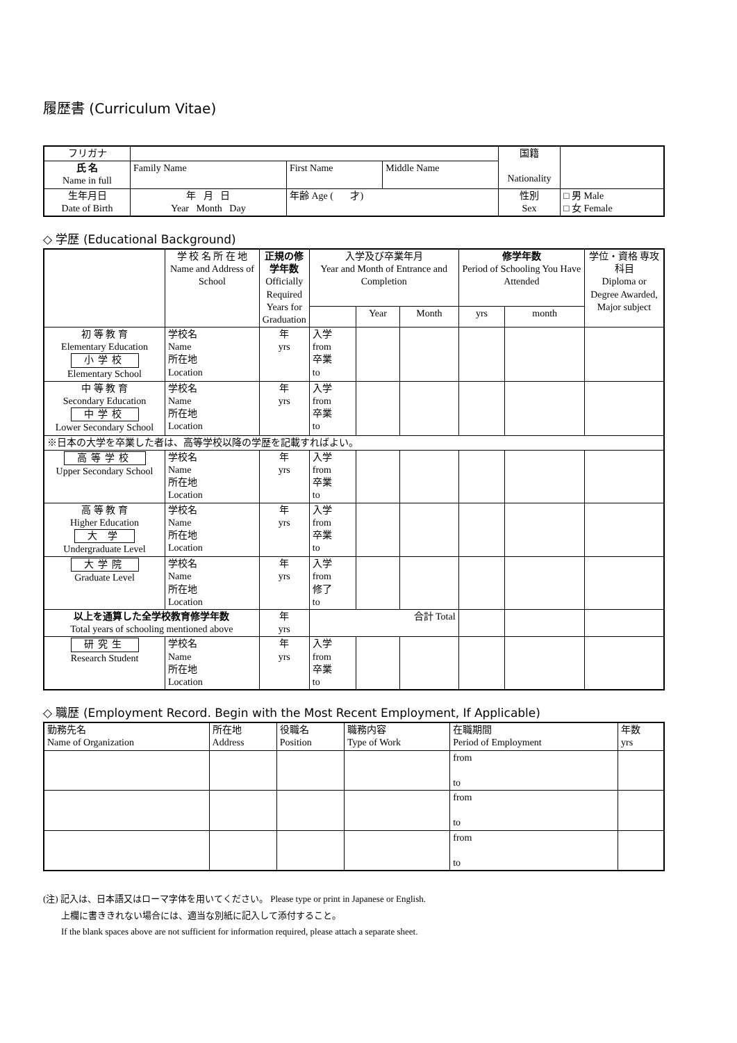履歴書 (Curriculum Vitae)
| フリガナ | | | | 国籍 Nationality | |
| 氏 名 Name in full | Family Name | First Name | Middle Name | | |
| 生年月日 Date of Birth | 年 月 日 Year Month Day | 年齢 Age ( 才) | | 性別 Sex | □ 男 Male □ 女 Female |
◇ 学歴 (Educational Background)
| | 学 校 名 所 在 地 Name and Address of School | 正規の修学年数 Officially Required Years for Graduation | 入学及び卒業年月 Year and Month of Entrance and Completion | | | 修学年数 Period of Schooling You Have Attended | | 学位・資格 専攻科目 Diploma or Degree Awarded, Major subject |
| --- | --- | --- | --- | --- | --- | --- | --- | --- |
| | | | | Year | Month | yrs | month | |
| 初 等 教 育 Elementary Education 小学校 Elementary School | 学校名 Name 所在地 Location | 年 yrs | 入学 from 卒業 to | | | | | |
| 中 等 教 育 Secondary Education 中学校 Lower Secondary School | 学校名 Name 所在地 Location | 年 yrs | 入学 from 卒業 to | | | | | |
| ※日本の大学を卒業した者は、高等学校以降の学歴を記載すればよい。 | | | | | | | | |
| 高等学校 Upper Secondary School | 学校名 Name 所在地 Location | 年 yrs | 入学 from 卒業 to | | | | | |
| 高 等 教 育 Higher Education 大 学 Undergraduate Level | 学校名 Name 所在地 Location | 年 yrs | 入学 from 卒業 to | | | | | |
| 大学院 Graduate Level | 学校名 Name 所在地 Location | 年 yrs | 入学 from 修了 to | | | | | |
| 以上を通算した全学校教育修学年数 Total years of schooling mentioned above | | 年 yrs | 合計 Total | | | | | |
| 研究生 Research Student | 学校名 Name 所在地 Location | 年 yrs | 入学 from 卒業 to | | | | | |
◇ 職歴 (Employment Record. Begin with the Most Recent Employment, If Applicable)
| 勤務先名 Name of Organization | 所在地 Address | 役職名 Position | 職務内容 Type of Work | 在職期間 Period of Employment | 年数 yrs |
| | | | | from to | |
| | | | | from to | |
| | | | | from to | |
(注) 記入は、日本語又はローマ字体を用いてください。 Please type or print in Japanese or English.
上欄に書ききれない場合には、適当な別紙に記入して添付すること。
If the blank spaces above are not sufficient for information required, please attach a separate sheet.